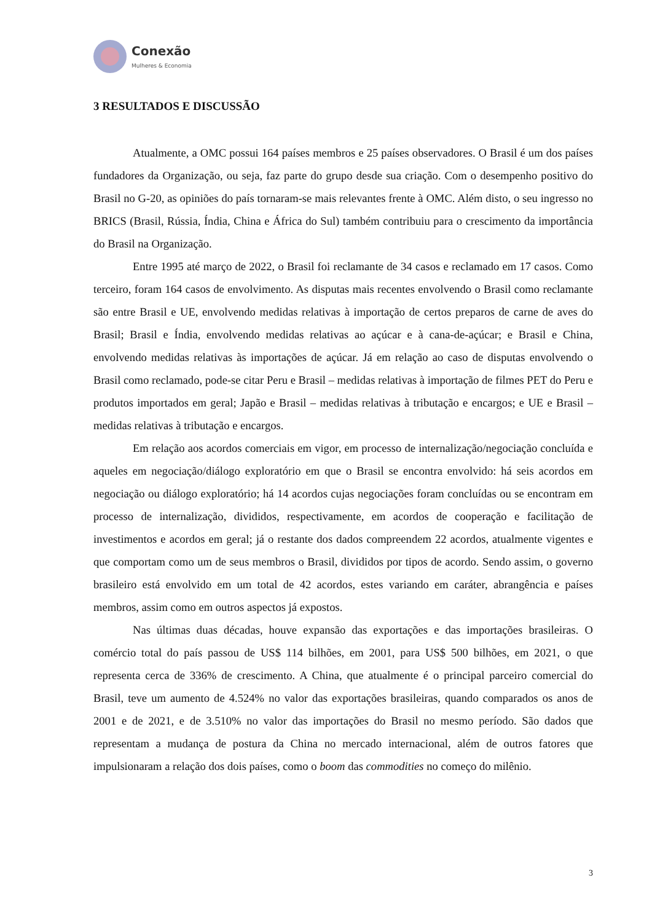Conexão
Mulheres & Economia
3 RESULTADOS E DISCUSSÃO
Atualmente, a OMC possui 164 países membros e 25 países observadores. O Brasil é um dos países fundadores da Organização, ou seja, faz parte do grupo desde sua criação. Com o desempenho positivo do Brasil no G-20, as opiniões do país tornaram-se mais relevantes frente à OMC. Além disto, o seu ingresso no BRICS (Brasil, Rússia, Índia, China e África do Sul) também contribuiu para o crescimento da importância do Brasil na Organização.
Entre 1995 até março de 2022, o Brasil foi reclamante de 34 casos e reclamado em 17 casos. Como terceiro, foram 164 casos de envolvimento. As disputas mais recentes envolvendo o Brasil como reclamante são entre Brasil e UE, envolvendo medidas relativas à importação de certos preparos de carne de aves do Brasil; Brasil e Índia, envolvendo medidas relativas ao açúcar e à cana-de-açúcar; e Brasil e China, envolvendo medidas relativas às importações de açúcar. Já em relação ao caso de disputas envolvendo o Brasil como reclamado, pode-se citar Peru e Brasil – medidas relativas à importação de filmes PET do Peru e produtos importados em geral; Japão e Brasil – medidas relativas à tributação e encargos; e UE e Brasil – medidas relativas à tributação e encargos.
Em relação aos acordos comerciais em vigor, em processo de internalização/negociação concluída e aqueles em negociação/diálogo exploratório em que o Brasil se encontra envolvido: há seis acordos em negociação ou diálogo exploratório; há 14 acordos cujas negociações foram concluídas ou se encontram em processo de internalização, divididos, respectivamente, em acordos de cooperação e facilitação de investimentos e acordos em geral; já o restante dos dados compreendem 22 acordos, atualmente vigentes e que comportam como um de seus membros o Brasil, divididos por tipos de acordo. Sendo assim, o governo brasileiro está envolvido em um total de 42 acordos, estes variando em caráter, abrangência e países membros, assim como em outros aspectos já expostos.
Nas últimas duas décadas, houve expansão das exportações e das importações brasileiras. O comércio total do país passou de US$ 114 bilhões, em 2001, para US$ 500 bilhões, em 2021, o que representa cerca de 336% de crescimento. A China, que atualmente é o principal parceiro comercial do Brasil, teve um aumento de 4.524% no valor das exportações brasileiras, quando comparados os anos de 2001 e de 2021, e de 3.510% no valor das importações do Brasil no mesmo período. São dados que representam a mudança de postura da China no mercado internacional, além de outros fatores que impulsionaram a relação dos dois países, como o boom das commodities no começo do milênio.
3